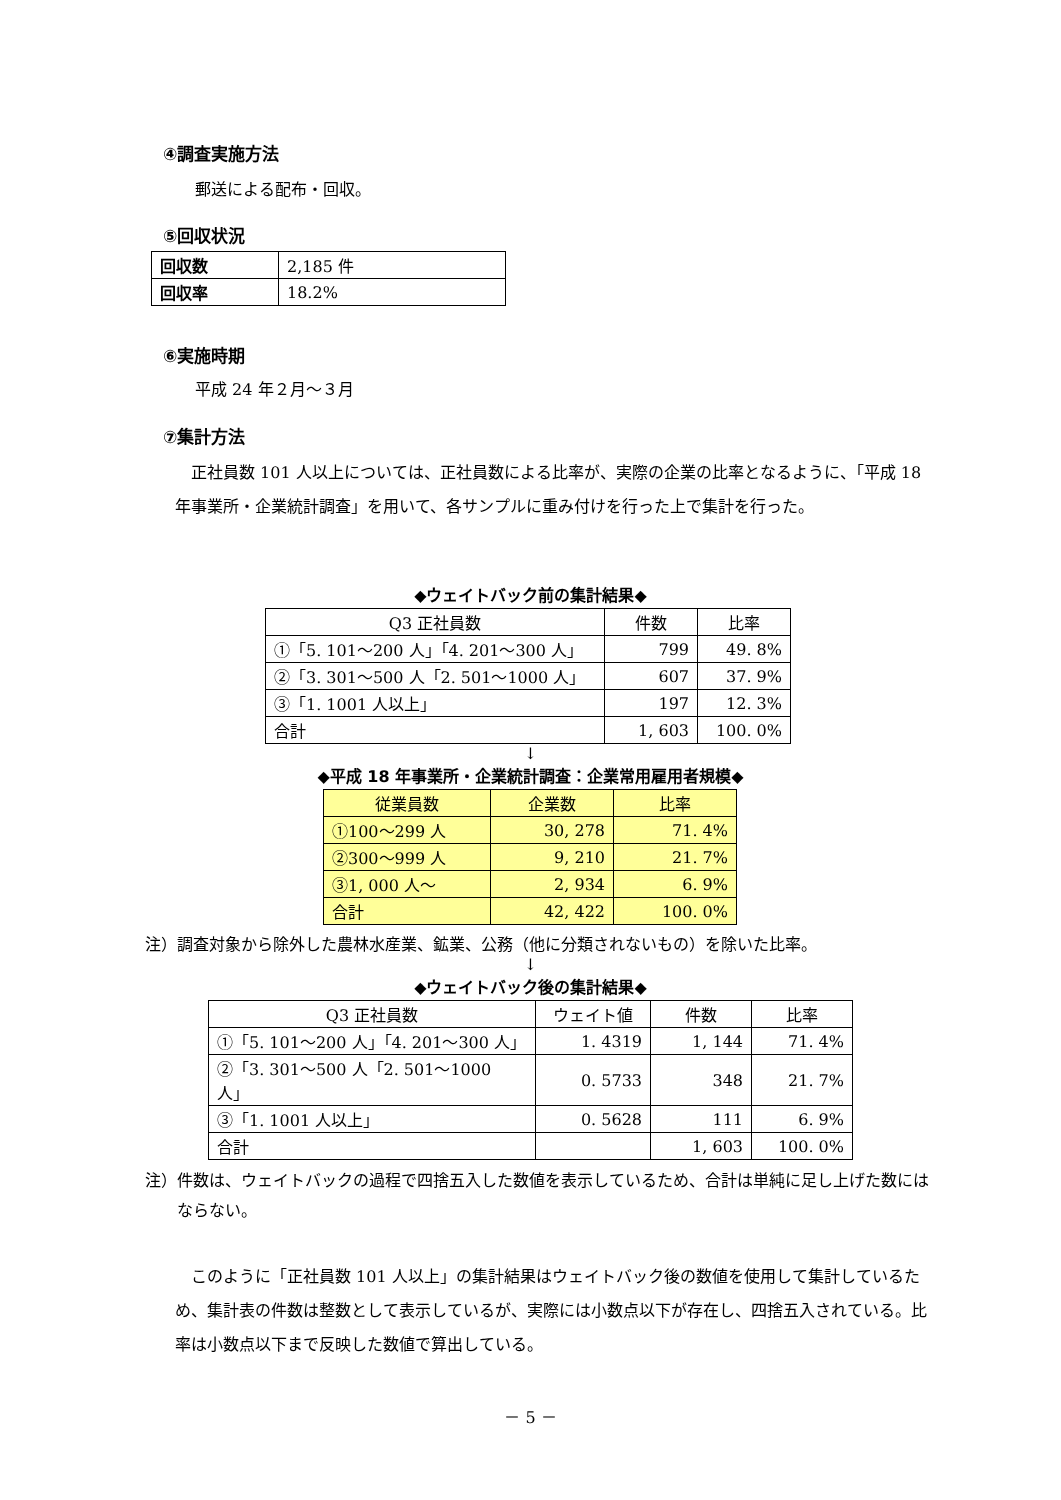④調査実施方法
郵送による配布・回収。
⑤回収状況
| 回収数 | 2,185 件 |
| 回収率 | 18.2% |
⑥実施時期
平成 24 年２月～３月
⑦集計方法
　正社員数 101 人以上については、正社員数による比率が、実際の企業の比率となるように、「平成 18 年事業所・企業統計調査」を用いて、各サンプルに重み付けを行った上で集計を行った。
◆ウェイトバック前の集計結果◆
| Q3 正社員数 | 件数 | 比率 |
| --- | --- | --- |
| ①「5. 101～200 人」「4. 201～300 人」 | 799 | 49. 8% |
| ②「3. 301～500 人「2. 501～1000 人」 | 607 | 37. 9% |
| ③「1. 1001 人以上」 | 197 | 12. 3% |
| 合計 | 1, 603 | 100. 0% |
↓
◆平成 18 年事業所・企業統計調査：企業常用雇用者規模◆
| 従業員数 | 企業数 | 比率 |
| --- | --- | --- |
| ①100～299 人 | 30, 278 | 71. 4% |
| ②300～999 人 | 9, 210 | 21. 7% |
| ③1, 000 人～ | 2, 934 | 6. 9% |
| 合計 | 42, 422 | 100. 0% |
注）調査対象から除外した農林水産業、鉱業、公務（他に分類されないもの）を除いた比率。
↓
◆ウェイトバック後の集計結果◆
| Q3 正社員数 | ウェイト値 | 件数 | 比率 |
| --- | --- | --- | --- |
| ①「5. 101～200 人」「4. 201～300 人」 | 1. 4319 | 1, 144 | 71. 4% |
| ②「3. 301～500 人「2. 501～1000 人」 | 0. 5733 | 348 | 21. 7% |
| ③「1. 1001 人以上」 | 0. 5628 | 111 | 6. 9% |
| 合計 | | 1, 603 | 100. 0% |
注）件数は、ウェイトバックの過程で四捨五入した数値を表示しているため、合計は単純に足し上げた数にはならない。
　このように「正社員数 101 人以上」の集計結果はウェイトバック後の数値を使用して集計しているため、集計表の件数は整数として表示しているが、実際には小数点以下が存在し、四捨五入されている。比率は小数点以下まで反映した数値で算出している。
－ 5 －